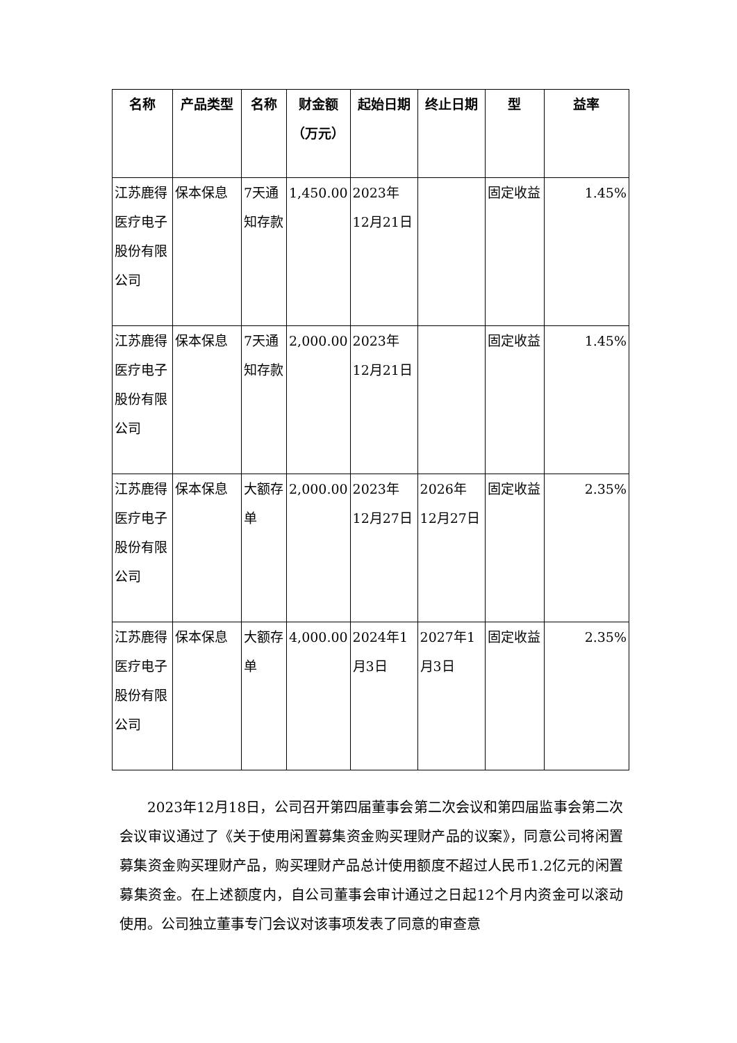| 名称 | 产品类型 | 名称 | 财金额（万元） | 起始日期 | 终止日期 | 型 | 益率 |
| --- | --- | --- | --- | --- | --- | --- | --- |
| 江苏鹿得医疗电子股份有限公司 | 保本保息 | 7天通知存款 | 1,450.00 | 2023年12月21日 | | 固定收益 | 1.45% |
| 江苏鹿得医疗电子股份有限公司 | 保本保息 | 7天通知存款 | 2,000.00 | 2023年12月21日 | | 固定收益 | 1.45% |
| 江苏鹿得医疗电子股份有限公司 | 保本保息 | 大额存单 | 2,000.00 | 2023年12月27日 | 2026年12月27日 | 固定收益 | 2.35% |
| 江苏鹿得医疗电子股份有限公司 | 保本保息 | 大额存单 | 4,000.00 | 2024年1月3日 | 2027年1月3日 | 固定收益 | 2.35% |
2023年12月18日，公司召开第四届董事会第二次会议和第四届监事会第二次会议审议通过了《关于使用闲置募集资金购买理财产品的议案》，同意公司将闲置募集资金购买理财产品，购买理财产品总计使用额度不超过人民币1.2亿元的闲置募集资金。在上述额度内，自公司董事会审计通过之日起12个月内资金可以滚动使用。公司独立董事专门会议对该事项发表了同意的审查意